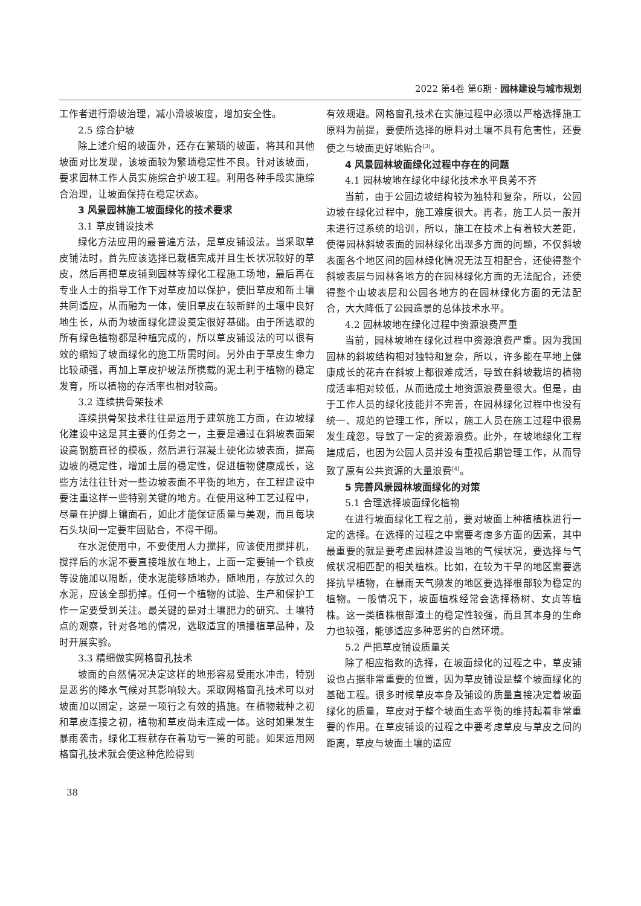2022 第4卷 第6期 · 园林建设与城市规划
工作者进行滑坡治理，减小滑坡坡度，增加安全性。
2.5 综合护坡
除上述介绍的坡面外，还存在繁琐的坡面，将其和其他坡面对比发现，该坡面较为繁琐稳定性不良。针对该坡面，要求园林工作人员实施综合护坡工程。利用各种手段实施综合治理，让坡面保持在稳定状态。
3 风景园林施工坡面绿化的技术要求
3.1 草皮铺设技术
绿化方法应用的最普遍方法，是草皮铺设法。当采取草皮铺法时，首先应该选择已栽植完成并且生长状况较好的草皮，然后再把草皮铺到园林等绿化工程施工场地，最后再在专业人士的指导工作下对草皮加以保护，使旧草皮和新土壤共同适应，从而融为一体，使旧草皮在较新鲜的土壤中良好地生长，从而为坡面绿化建设奠定很好基础。由于所选取的所有绿色植物都是种植完成的，所以草皮铺设法的可以很有效的缩短了坡面绿化的施工所需时间。另外由于草皮生命力比较顽强，再加上草皮护坡法所携载的泥土利于植物的稳定发育，所以植物的存活率也相对较高。
3.2 连续拱骨架技术
连续拱骨架技术往往是运用于建筑施工方面，在边坡绿化建设中这是其主要的任务之一，主要是通过在斜坡表面架设高钢筋直径的模板，然后进行混凝土硬化边坡表面，提高边坡的稳定性，增加土层的稳定性，促进植物健康成长，这些方法往往针对一些边坡表面不平衡的地方，在工程建设中要注重这样一些特别关键的地方。在使用这种工艺过程中，尽量在护脚上镶面石，如此才能保证质量与美观，而且每块石头块间一定要牢固贴合，不得干砌。
在水泥使用中，不要使用人力搅拌，应该使用搅拌机，搅拌后的水泥不要直接堆放在地上，上面一定要铺一个铁皮等设施加以隔断，使水泥能够随地办，随地用，存放过久的水泥，应该全部扔掉。任何一个植物的试验、生产和保护工作一定要受到关注。最关键的是对土壤肥力的研究、土壤特点的观察，针对各地的情况，选取适宜的喷播植草品种，及时开展实验。
3.3 精细做实网格窗孔技术
坡面的自然情况决定这样的地形容易受雨水冲击，特别是恶劣的降水气候对其影响较大。采取网格窗孔技术可以对坡面加以固定，这是一项行之有效的措施。在植物栽种之初和草皮连接之初，植物和草皮尚未连成一体。这时如果发生暴雨袭击，绿化工程就存在着功亏一篑的可能。如果运用网格窗孔技术就会使这种危险得到
有效规避。网格窗孔技术在实施过程中必须以严格选择施工原料为前提，要使所选择的原料对土壤不具有危害性，还要使之与坡面更好地贴合<sup>[3]</sup>。
4 风景园林坡面绿化过程中存在的问题
4.1 园林坡地在绿化中绿化技术水平良莠不齐
当前，由于公园边坡结构较为独特和复杂，所以，公园边坡在绿化过程中，施工难度很大。再者，施工人员一般并未进行过系统的培训，所以，施工在技术上有着较大差距，使得园林斜坡表面的园林绿化出现多方面的问题，不仅斜坡表面各个地区间的园林绿化情况无法互相配合，还使得整个斜坡表层与园林各地方的在园林绿化方面的无法配合，还使得整个山坡表层和公园各地方的在园林绿化方面的无法配合，大大降低了公园造景的总体技术水平。
4.2 园林坡地在绿化过程中资源浪费严重
当前，园林坡地在绿化过程中资源浪费严重。因为我国园林的斜坡结构相对独特和复杂，所以，许多能在平地上健康成长的花卉在斜坡上都很难成活，导致在斜坡栽培的植物成活率相对较低，从而造成土地资源浪费量很大。但是，由于工作人员的绿化技能并不完善，在园林绿化过程中也没有统一、规范的管理工作，所以，施工人员在施工过程中很易发生疏忽，导致了一定的资源浪费。此外，在坡地绿化工程建成后，也因为公园人员并没有重视后期管理工作，从而导致了原有公共资源的大量浪费<sup>[4]</sup>。
5 完善风景园林坡面绿化的对策
5.1 合理选择坡面绿化植物
在进行坡面绿化工程之前，要对坡面上种植植株进行一定的选择。在选择的过程之中需要考虑多方面的因素，其中最重要的就是要考虑园林建设当地的气候状况，要选择与气候状况相匹配的相关植株。比如，在较为干旱的地区需要选择抗旱植物，在暴雨天气频发的地区要选择根部较为稳定的植物。一般情况下，坡面植株经常会选择杨树、女贞等植株。这一类植株根部渣土的稳定性较强，而且其本身的生命力也较强，能够适应多种恶劣的自然环境。
5.2 严把草皮铺设质量关
除了相应指数的选择，在坡面绿化的过程之中，草皮铺设也占据非常重要的位置，因为草皮铺设是整个坡面绿化的基础工程。很多时候草皮本身及铺设的质量直接决定着坡面绿化的质量，草皮对于整个坡面生态平衡的维持起着非常重要的作用。在草皮铺设的过程之中要考虑草皮与草皮之间的距离，草皮与坡面土壤的适应
38